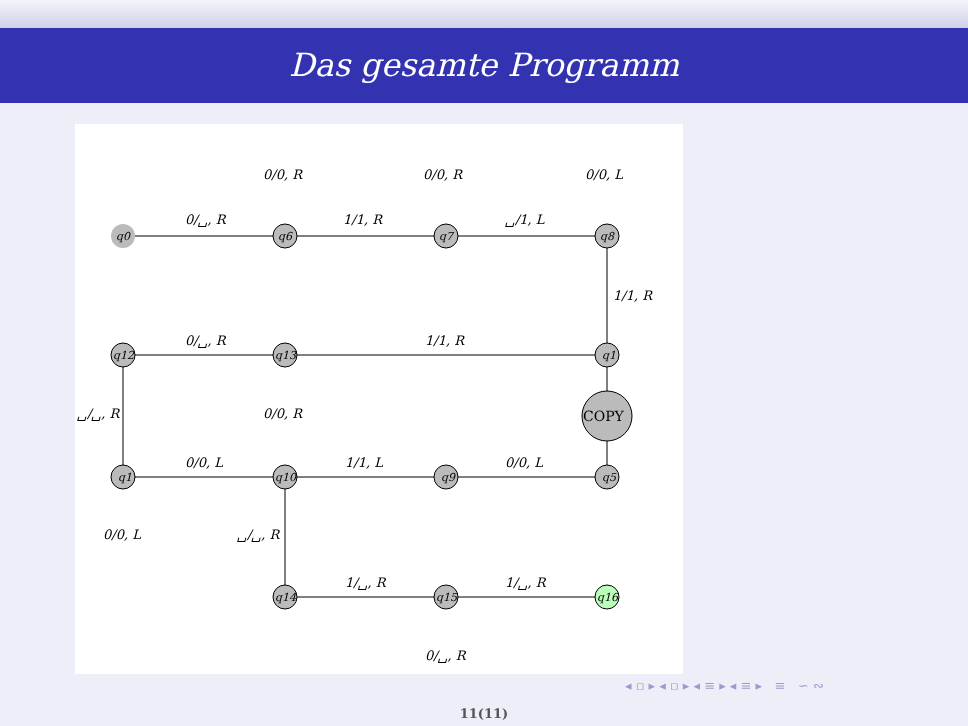Das gesamte Programm
q0
q6
q7
q8
q12
q13
q1
COPY
q1
q10
q9
q5
q14
q15
q16
0/␣, R
0/0, R
1/1, R
0/0, R
␣/1, L
0/0, L
1/1, R
0/␣, R
1/1, R
0/0, R
␣/␣, R
0/0, L
1/1, L
0/0, L
0/0, L
␣/␣, R
1/␣, R
1/␣, R
0/␣, R
◂ ▫ ▸ ◂ ▫ ▸ ◂ ≡ ▸ ◂ ≡ ▸ ≡ ∽ ∾
11(11)